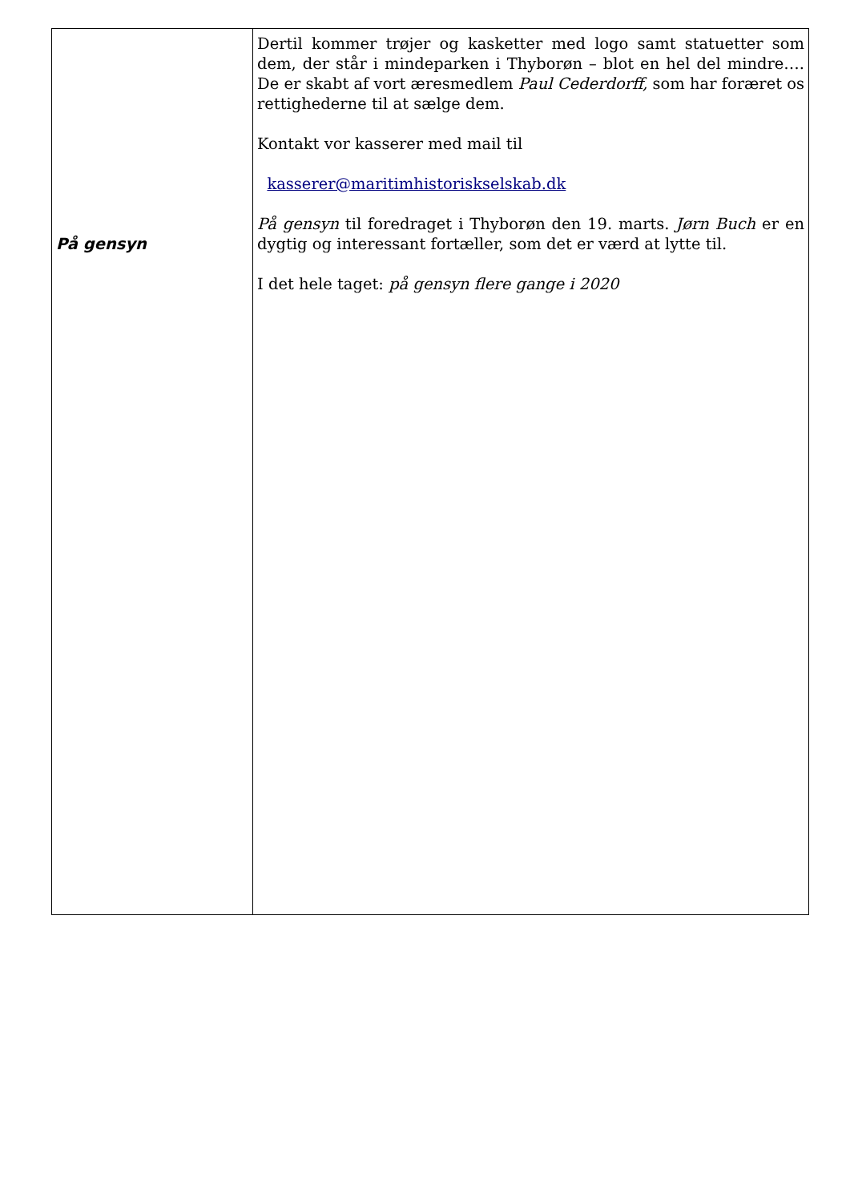| På gensyn | Dertil kommer trøjer og kasketter med logo samt statuetter som dem, der står i mindeparken i Thyborøn – blot en hel del mindre…. De er skabt af vort æresmedlem Paul Cederdorff, som har foræret os rettighederne til at sælge dem. Kontakt vor kasserer med mail til kasserer@maritimhistoriskselskab.dk På gensyn til foredraget i Thyborøn den 19. marts. Jørn Buch er en dygtig og interessant fortæller, som det er værd at lytte til. I det hele taget: på gensyn flere gange i 2020 |